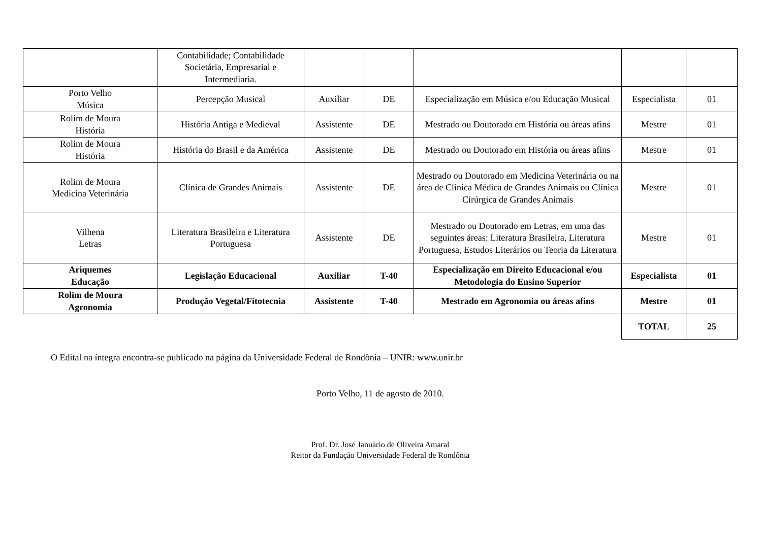| | Contabilidade; Contabilidade Societária, Empresarial e Intermediaria. | | | | | |
| Porto Velho Música | Percepção Musical | Auxiliar | DE | Especialização em Música e/ou Educação Musical | Especialista | 01 |
| Rolim de Moura História | História Antiga e Medieval | Assistente | DE | Mestrado ou Doutorado em História ou áreas afins | Mestre | 01 |
| Rolim de Moura História | História do Brasil e da América | Assistente | DE | Mestrado ou Doutorado em História ou áreas afins | Mestre | 01 |
| Rolim de Moura Medicina Veterinária | Clínica de Grandes Animais | Assistente | DE | Mestrado ou Doutorado em Medicina Veterinária ou na área de Clínica Médica de Grandes Animais ou Clínica Cirúrgica de Grandes Animais | Mestre | 01 |
| Vilhena Letras | Literatura Brasileira e Literatura Portuguesa | Assistente | DE | Mestrado ou Doutorado em Letras, em uma das seguintes áreas: Literatura Brasileira, Literatura Portuguesa, Estudos Literários ou Teoria da Literatura | Mestre | 01 |
| Ariquemes Educação | Legislação Educacional | Auxiliar | T-40 | Especialização em Direito Educacional e/ou Metodologia do Ensino Superior | Especialista | 01 |
| Rolim de Moura Agronomia | Produção Vegetal/Fitotecnia | Assistente | T-40 | Mestrado em Agronomia ou áreas afins | Mestre | 01 |
| | | | | | TOTAL | 25 |
O Edital na íntegra encontra-se publicado na página da Universidade Federal de Rondônia – UNIR: www.unir.br
Porto Velho, 11 de agosto de 2010.
Prof. Dr. José Januário de Oliveira Amaral
Reitor da Fundação Universidade Federal de Rondônia